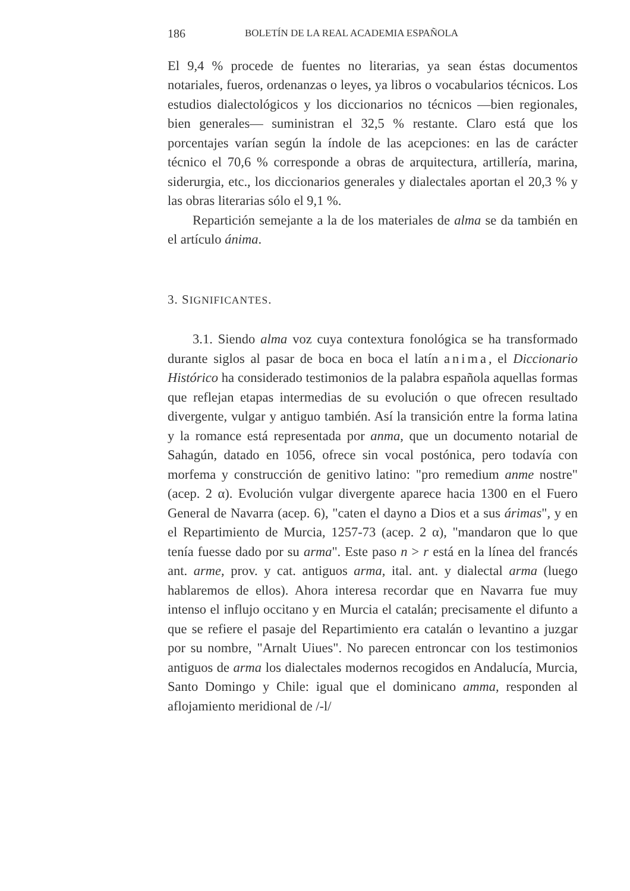186 BOLETÍN DE LA REAL ACADEMIA ESPAÑOLA
El 9,4 % procede de fuentes no literarias, ya sean éstas documentos notariales, fueros, ordenanzas o leyes, ya libros o vocabularios técnicos. Los estudios dialectológicos y los diccionarios no técnicos —bien regionales, bien generales— suministran el 32,5 % restante. Claro está que los porcentajes varían según la índole de las acepciones: en las de carácter técnico el 70,6 % corresponde a obras de arquitectura, artillería, marina, siderurgia, etc., los diccionarios generales y dialectales aportan el 20,3 % y las obras literarias sólo el 9,1 %.
Repartición semejante a la de los materiales de alma se da también en el artículo ánima.
3. SIGNIFICANTES.
3.1. Siendo alma voz cuya contextura fonológica se ha transformado durante siglos al pasar de boca en boca el latín anima, el Diccionario Histórico ha considerado testimonios de la palabra española aquellas formas que reflejan etapas intermedias de su evolución o que ofrecen resultado divergente, vulgar y antiguo también. Así la transición entre la forma latina y la romance está representada por anma, que un documento notarial de Sahagún, datado en 1056, ofrece sin vocal postónica, pero todavía con morfema y construcción de genitivo latino: "pro remedium anme nostre" (acep. 2 α). Evolución vulgar divergente aparece hacia 1300 en el Fuero General de Navarra (acep. 6), "caten el dayno a Dios et a sus árimas", y en el Repartimiento de Murcia, 1257-73 (acep. 2 α), "mandaron que lo que tenía fuesse dado por su arma". Este paso n > r está en la línea del francés ant. arme, prov. y cat. antiguos arma, ital. ant. y dialectal arma (luego hablaremos de ellos). Ahora interesa recordar que en Navarra fue muy intenso el influjo occitano y en Murcia el catalán; precisamente el difunto a que se refiere el pasaje del Repartimiento era catalán o levantino a juzgar por su nombre, "Arnalt Uiues". No parecen entroncar con los testimonios antiguos de arma los dialectales modernos recogidos en Andalucía, Murcia, Santo Domingo y Chile: igual que el dominicano amma, responden al aflojamiento meridional de /-l/